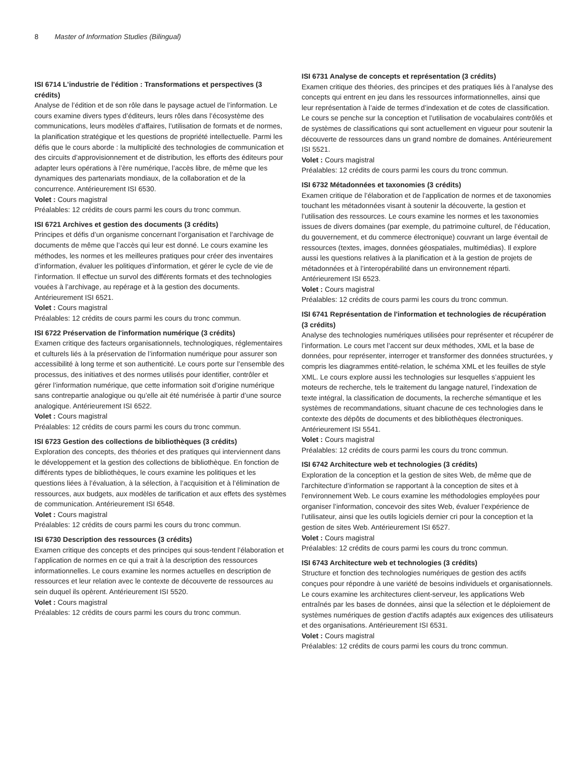8 Master of Information Studies (Bilingual)
ISI 6714 L'industrie de l'édition : Transformations et perspectives (3 crédits)
Analyse de l’édition et de son rôle dans le paysage actuel de l’information. Le cours examine divers types d’éditeurs, leurs rôles dans l’écosystème des communications, leurs modèles d’affaires, l’utilisation de formats et de normes, la planification stratégique et les questions de propriété intellectuelle. Parmi les défis que le cours aborde : la multiplicité des technologies de communication et des circuits d’approvisionnement et de distribution, les efforts des éditeurs pour adapter leurs opérations à l’ère numérique, l’accès libre, de même que les dynamiques des partenariats mondiaux, de la collaboration et de la concurrence. Antérieurement ISI 6530.
Volet : Cours magistral
Préalables: 12 crédits de cours parmi les cours du tronc commun.
ISI 6721 Archives et gestion des documents (3 crédits)
Principes et défis d’un organisme concernant l’organisation et l’archivage de documents de même que l’accès qui leur est donné. Le cours examine les méthodes, les normes et les meilleures pratiques pour créer des inventaires d’information, évaluer les politiques d’information, et gérer le cycle de vie de l’information. Il effectue un survol des différents formats et des technologies vouées à l’archivage, au repérage et à la gestion des documents. Antérieurement ISI 6521.
Volet : Cours magistral
Préalables: 12 crédits de cours parmi les cours du tronc commun.
ISI 6722 Préservation de l'information numérique (3 crédits)
Examen critique des facteurs organisationnels, technologiques, réglementaires et culturels liés à la préservation de l’information numérique pour assurer son accessibilité à long terme et son authenticité. Le cours porte sur l’ensemble des processus, des initiatives et des normes utilisés pour identifier, contrôler et gérer l’information numérique, que cette information soit d’origine numérique sans contrepartie analogique ou qu’elle ait été numérisée à partir d’une source analogique. Antérieurement ISI 6522.
Volet : Cours magistral
Préalables: 12 crédits de cours parmi les cours du tronc commun.
ISI 6723 Gestion des collections de bibliothèques (3 crédits)
Exploration des concepts, des théories et des pratiques qui interviennent dans le développement et la gestion des collections de bibliothèque. En fonction de différents types de bibliothèques, le cours examine les politiques et les questions liées à l’évaluation, à la sélection, à l’acquisition et à l’élimination de ressources, aux budgets, aux modèles de tarification et aux effets des systèmes de communication. Antérieurement ISI 6548.
Volet : Cours magistral
Préalables: 12 crédits de cours parmi les cours du tronc commun.
ISI 6730 Description des ressources (3 crédits)
Examen critique des concepts et des principes qui sous-tendent l’élaboration et l’application de normes en ce qui a trait à la description des ressources informationnelles. Le cours examine les normes actuelles en description de ressources et leur relation avec le contexte de découverte de ressources au sein duquel ils opèrent. Antérieurement ISI 5520.
Volet : Cours magistral
Préalables: 12 crédits de cours parmi les cours du tronc commun.
ISI 6731 Analyse de concepts et représentation (3 crédits)
Examen critique des théories, des principes et des pratiques liés à l’analyse des concepts qui entrent en jeu dans les ressources informationnelles, ainsi que leur représentation à l’aide de termes d’indexation et de cotes de classification. Le cours se penche sur la conception et l’utilisation de vocabulaires contrôlés et de systèmes de classifications qui sont actuellement en vigueur pour soutenir la découverte de ressources dans un grand nombre de domaines. Antérieurement ISI 5521.
Volet : Cours magistral
Préalables: 12 crédits de cours parmi les cours du tronc commun.
ISI 6732 Métadonnées et taxonomies (3 crédits)
Examen critique de l’élaboration et de l’application de normes et de taxonomies touchant les métadonnées visant à soutenir la découverte, la gestion et l’utilisation des ressources. Le cours examine les normes et les taxonomies issues de divers domaines (par exemple, du patrimoine culturel, de l’éducation, du gouvernement, et du commerce électronique) couvrant un large éventail de ressources (textes, images, données géospatiales, multimédias). Il explore aussi les questions relatives à la planification et à la gestion de projets de métadonnées et à l’interopérabilité dans un environnement réparti. Antérieurement ISI 6523.
Volet : Cours magistral
Préalables: 12 crédits de cours parmi les cours du tronc commun.
ISI 6741 Représentation de l'information et technologies de récupération (3 crédits)
Analyse des technologies numériques utilisées pour représenter et récupérer de l’information. Le cours met l’accent sur deux méthodes, XML et la base de données, pour représenter, interroger et transformer des données structurées, y compris les diagrammes entité-relation, le schéma XML et les feuilles de style XML. Le cours explore aussi les technologies sur lesquelles s’appuient les moteurs de recherche, tels le traitement du langage naturel, l’indexation de texte intégral, la classification de documents, la recherche sémantique et les systèmes de recommandations, situant chacune de ces technologies dans le contexte des dépôts de documents et des bibliothèques électroniques. Antérieurement ISI 5541.
Volet : Cours magistral
Préalables: 12 crédits de cours parmi les cours du tronc commun.
ISI 6742 Architecture web et technologies (3 crédits)
Exploration de la conception et la gestion de sites Web, de même que de l'architecture d’information se rapportant à la conception de sites et à l'environnement Web. Le cours examine les méthodologies employées pour organiser l’information, concevoir des sites Web, évaluer l’expérience de l’utilisateur, ainsi que les outils logiciels dernier cri pour la conception et la gestion de sites Web. Antérieurement ISI 6527.
Volet : Cours magistral
Préalables: 12 crédits de cours parmi les cours du tronc commun.
ISI 6743 Architecture web et technologies (3 crédits)
Structure et fonction des technologies numériques de gestion des actifs conçues pour répondre à une variété de besoins individuels et organisationnels. Le cours examine les architectures client-serveur, les applications Web entraînés par les bases de données, ainsi que la sélection et le déploiement de systèmes numériques de gestion d'actifs adaptés aux exigences des utilisateurs et des organisations. Antérieurement ISI 6531.
Volet : Cours magistral
Préalables: 12 crédits de cours parmi les cours du tronc commun.